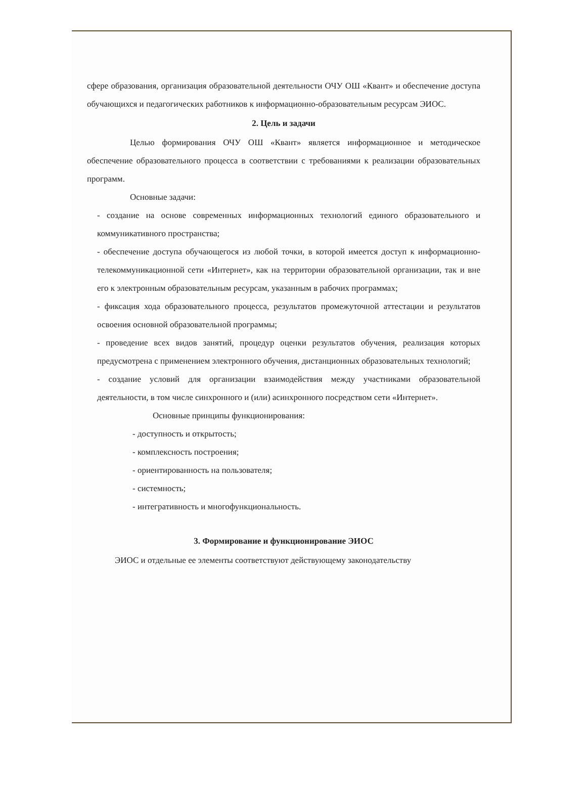сфере образования, организация образовательной деятельности ОЧУ ОШ «Квант» и обеспечение доступа обучающихся и педагогических работников к информационно-образовательным ресурсам ЭИОС.
2. Цель и задачи
Целью формирования ОЧУ ОШ «Квант» является информационное и методическое обеспечение образовательного процесса в соответствии с требованиями к реализации образовательных программ.
Основные задачи:
- создание на основе современных информационных технологий единого образовательного и коммуникативного пространства;
- обеспечение доступа обучающегося из любой точки, в которой имеется доступ к информационно-телекоммуникационной сети «Интернет», как на территории образовательной организации, так и вне его к электронным образовательным ресурсам, указанным в рабочих программах;
- фиксация хода образовательного процесса, результатов промежуточной аттестации и результатов освоения основной образовательной программы;
- проведение всех видов занятий, процедур оценки результатов обучения, реализация которых предусмотрена с применением электронного обучения, дистанционных образовательных технологий;
- создание условий для организации взаимодействия между участниками образовательной деятельности, в том числе синхронного и (или) асинхронного посредством сети «Интернет».
Основные принципы функционирования:
- доступность и открытость;
- комплексность построения;
- ориентированность на пользователя;
- системность;
- интегративность и многофункциональность.
3. Формирование и функционирование ЭИОС
ЭИОС и отдельные ее элементы соответствуют действующему законодательству